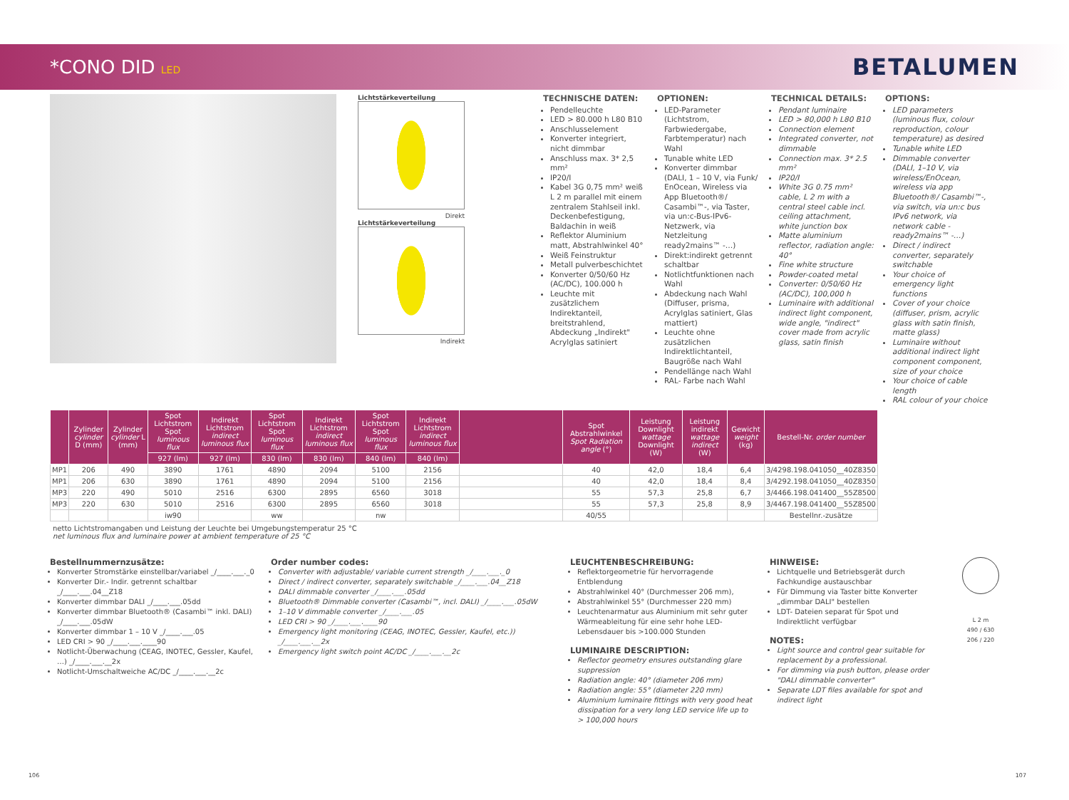*CONO DID LED
BETALUMEN
Lichtstärkeverteilung
Direkt
Lichtstärkeverteilung
Indirekt
TECHNISCHE DATEN:
Pendelleuchte
LED > 80.000 h L80 B10
Anschlusselement
Konverter integriert, nicht dimmbar
Anschluss max. 3* 2,5 mm²
IP20/I
Kabel 3G 0,75 mm² weiß L 2 m parallel mit einem zentralem Stahlseil inkl. Deckenbefestigung, Baldachin in weiß
Reflektor Aluminium matt, Abstrahlwinkel 40°
Weiß Feinstruktur
Metall pulverbeschichtet
Konverter 0/50/60 Hz (AC/DC), 100.000 h
Leuchte mit zusätzlichem Indirektanteil, breitstrahlend, Abdeckung „Indirekt" Acrylglas satiniert
OPTIONEN:
LED-Parameter (Lichtstrom, Farbwiedergabe, Farbtemperatur) nach Wahl
Tunable white LED
Konverter dimmbar (DALI, 1 – 10 V, via Funk/ EnOcean, Wireless via App Bluetooth®/ Casambi™-, via Taster, via un:c-Bus-IPv6-Netzwerk, via Netzleitung ready2mains™ -…)
Direkt:indirekt getrennt schaltbar
Notlichtfunktionen nach Wahl
Abdeckung nach Wahl (Diffuser, prisma, Acrylglas satiniert, Glas mattiert)
Leuchte ohne zusätzlichen Indirektlichtanteil, Baugröße nach Wahl
Pendellänge nach Wahl
RAL- Farbe nach Wahl
TECHNICAL DETAILS:
Pendant luminaire
LED > 80,000 h L80 B10
Connection element
Integrated converter, not dimmable
Connection max. 3* 2.5 mm²
IP20/I
White 3G 0.75 mm² cable, L 2 m with a central steel cable incl. ceiling attachment, white junction box
Matte aluminium reflector, radiation angle: 40°
Fine white structure
Powder-coated metal
Converter: 0/50/60 Hz (AC/DC), 100,000 h
Luminaire with additional indirect light component, wide angle, "indirect" cover made from acrylic glass, satin finish
OPTIONS:
LED parameters (luminous flux, colour reproduction, colour temperature) as desired
Tunable white LED
Dimmable converter (DALI, 1–10 V, via wireless/EnOcean, wireless via app Bluetooth®/ Casambi™-, via switch, via un:c bus IPv6 network, via network cable -ready2mains™ -…)
Direct / indirect converter, separately switchable
Your choice of emergency light functions
Cover of your choice (diffuser, prism, acrylic glass with satin finish, matte glass)
Luminaire without additional indirect light component component, size of your choice
Your choice of cable length
RAL colour of your choice
| | Zylinder cylinder D (mm) | Zylinder cylinder L (mm) | Spot Lichtstrom Spot luminous flux | Indirekt Lichtstrom indirect luminous flux | Spot Lichtstrom Spot luminous flux | Indirekt Lichtstrom indirect luminous flux | Spot Lichtstrom Spot luminous flux | Indirekt Lichtstrom indirect luminous flux | | Spot Abstrahlwinkel Spot Radiation angle (°) | Leistung Downlight wattage Downlight (W) | Leistung indirekt wattage indirect (W) | Gewicht weight (kg) | Bestell-Nr. order number |
| --- | --- | --- | --- | --- | --- | --- | --- | --- | --- | --- | --- | --- | --- | --- |
| | | | 927 (lm) | 927 (lm) | 830 (lm) | 830 (lm) | 840 (lm) | 840 (lm) | | | | | | |
| MP1 | 206 | 490 | 3890 | 1761 | 4890 | 2094 | 5100 | 2156 | | 40 | 42,0 | 18,4 | 6,4 | 3/4298.198.041050__40Z8350 |
| MP1 | 206 | 630 | 3890 | 1761 | 4890 | 2094 | 5100 | 2156 | | 40 | 42,0 | 18,4 | 8,4 | 3/4292.198.041050__40Z8350 |
| MP3 | 220 | 490 | 5010 | 2516 | 6300 | 2895 | 6560 | 3018 | | 55 | 57,3 | 25,8 | 6,7 | 3/4466.198.041400__55Z8500 |
| MP3 | 220 | 630 | 5010 | 2516 | 6300 | 2895 | 6560 | 3018 | | 55 | 57,3 | 25,8 | 8,9 | 3/4467.198.041400__55Z8500 |
| | | | iw90 | | ww | | nw | | | 40/55 | | | | Bestellnr.-zusätze |
netto Lichtstromangaben und Leistung der Leuchte bei Umgebungstemperatur 25 °C
net luminous flux and luminaire power at ambient temperature of 25 °C
Bestellnummernzusätze:
Konverter Stromstärke einstellbar/variabel _/____.___._0
Konverter Dir.- Indir. getrennt schaltbar _/____.___.04__Z18
Konverter dimmbar DALI _/____.___.05dd
Konverter dimmbar Bluetooth® (Casambi™ inkl. DALI) _/____.___.05dW
Konverter dimmbar 1 – 10 V _/____.___.05
LED CRI > 90 _/____.___.____90
Notlicht-Überwachung (CEAG, INOTEC, Gessler, Kaufel, …) _/____.___.__2x
Notlicht-Umschaltweiche AC/DC _/____.___.__2c
Order number codes:
Converter with adjustable/ variable current strength _/____.___._0
Direct / indirect converter, separately switchable _/____.___.04__Z18
DALI dimmable converter _/____.___.05dd
Bluetooth® Dimmable converter (Casambi™, incl. DALI) _/____.___.05dW
1–10 V dimmable converter _/____.___.05
LED CRI > 90 _/____.___.____90
Emergency light monitoring (CEAG, INOTEC, Gessler, Kaufel, etc.)) _/____.___.__2x
Emergency light switch point AC/DC _/____.___.__2c
LEUCHTENBESCHREIBUNG:
Reflektorgeometrie für hervorragende Entblendung
Abstrahlwinkel 40° (Durchmesser 206 mm),
Abstrahlwinkel 55° (Durchmesser 220 mm)
Leuchtenarmatur aus Aluminium mit sehr guter Wärmeableitung für eine sehr hohe LED- Lebensdauer bis >100.000 Stunden
LUMINAIRE DESCRIPTION:
Reflector geometry ensures outstanding glare suppression
Radiation angle: 40° (diameter 206 mm)
Radiation angle: 55° (diameter 220 mm)
Aluminium luminaire fittings with very good heat dissipation for a very long LED service life up to > 100,000 hours
HINWEISE:
Lichtquelle und Betriebsgerät durch Fachkundige austauschbar
Für Dimmung via Taster bitte Konverter „dimmbar DALI" bestellen
LDT- Dateien separat für Spot und Indirektlicht verfügbar
NOTES:
Light source and control gear suitable for replacement by a professional.
For dimming via push button, please order "DALI dimmable converter"
Separate LDT files available for spot and indirect light
L 2 m
490 / 630
206 / 220
106 107